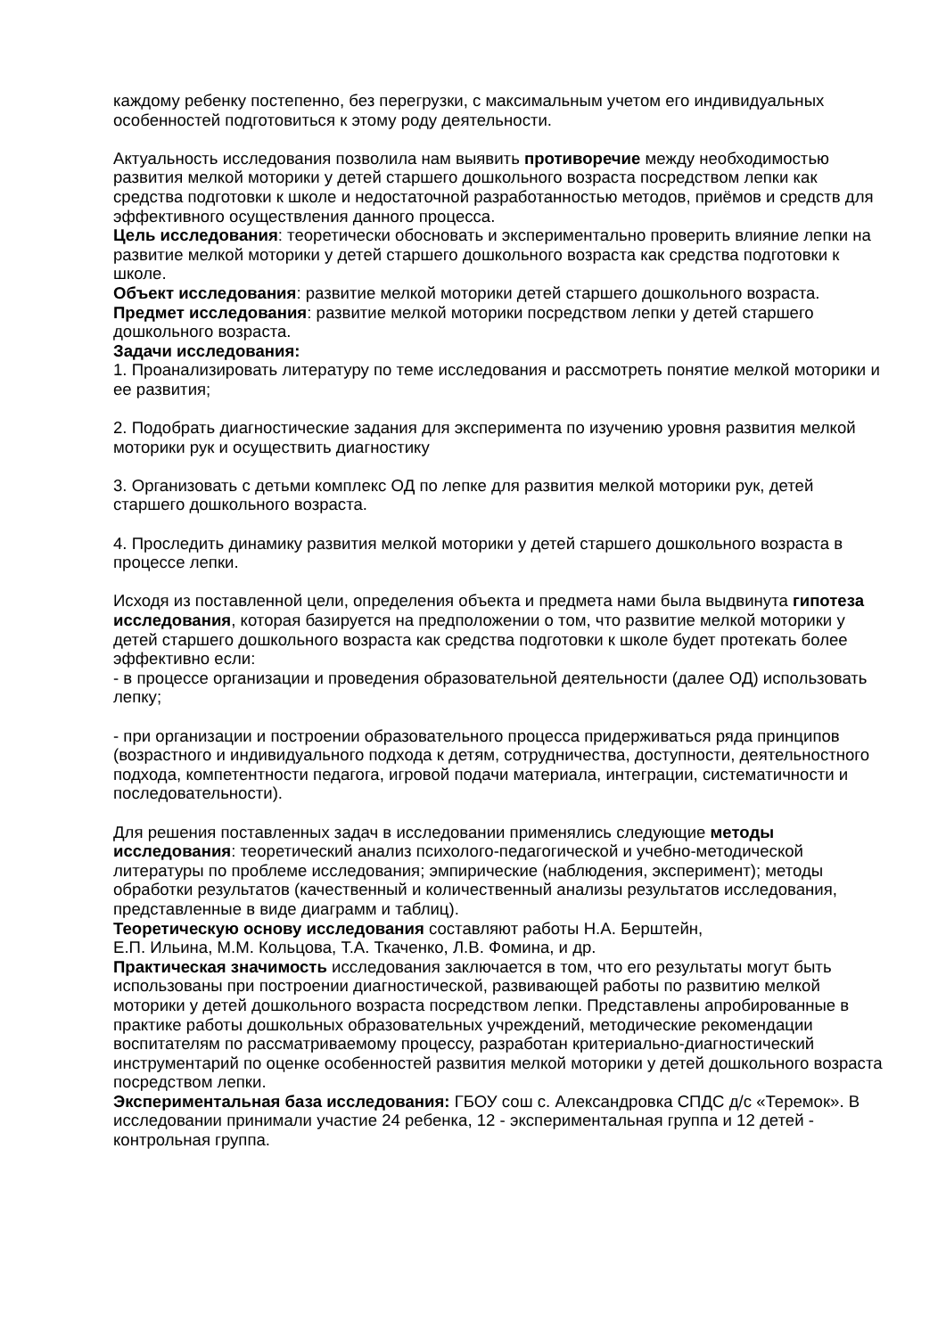каждому ребенку постепенно, без перегрузки, с максимальным учетом его индивидуальных особенностей подготовиться к этому роду деятельности.
Актуальность исследования позволила нам выявить противоречие между необходимостью развития мелкой моторики у детей старшего дошкольного возраста посредством лепки как средства подготовки к школе и недостаточной разработанностью методов, приёмов и средств для эффективного осуществления данного процесса.
Цель исследования: теоретически обосновать и экспериментально проверить влияние лепки на развитие мелкой моторики у детей старшего дошкольного возраста как средства подготовки к школе.
Объект исследования: развитие мелкой моторики детей старшего дошкольного возраста.
Предмет исследования: развитие мелкой моторики посредством лепки у детей старшего дошкольного возраста.
Задачи исследования:
1. Проанализировать литературу по теме исследования и рассмотреть понятие мелкой моторики и ее развития;
2. Подобрать диагностические задания для эксперимента по изучению уровня развития мелкой моторики рук и осуществить диагностику
3. Организовать с детьми комплекс ОД по лепке для развития мелкой моторики рук, детей старшего дошкольного возраста.
4. Проследить динамику развития мелкой моторики у детей старшего дошкольного возраста в процессе лепки.
Исходя из поставленной цели, определения объекта и предмета нами была выдвинута гипотеза исследования, которая базируется на предположении о том, что развитие мелкой моторики у детей старшего дошкольного возраста как средства подготовки к школе будет протекать более эффективно если:
- в процессе организации и проведения образовательной деятельности (далее ОД) использовать лепку;
- при организации и построении образовательного процесса придерживаться ряда принципов (возрастного и индивидуального подхода к детям, сотрудничества, доступности, деятельностного подхода, компетентности педагога, игровой подачи материала, интеграции, систематичности и последовательности).
Для решения поставленных задач в исследовании применялись следующие методы исследования: теоретический анализ психолого-педагогической и учебно-методической литературы по проблеме исследования; эмпирические (наблюдения, эксперимент); методы обработки результатов (качественный и количественный анализы результатов исследования, представленные в виде диаграмм и таблиц).
Теоретическую основу исследования составляют работы Н.А. Берштейн,
Е.П. Ильина, М.М. Кольцова, Т.А. Ткаченко, Л.В. Фомина, и др.
Практическая значимость исследования заключается в том, что его результаты могут быть использованы при построении диагностической, развивающей работы по развитию мелкой моторики у детей дошкольного возраста посредством лепки. Представлены апробированные в практике работы дошкольных образовательных учреждений, методические рекомендации воспитателям по рассматриваемому процессу, разработан критериально-диагностический инструментарий по оценке особенностей развития мелкой моторики у детей дошкольного возраста посредством лепки.
Экспериментальная база исследования: ГБОУ сош с. Александровка СПДС д/с «Теремок». В исследовании принимали участие 24 ребенка, 12 - экспериментальная группа и 12 детей - контрольная группа.